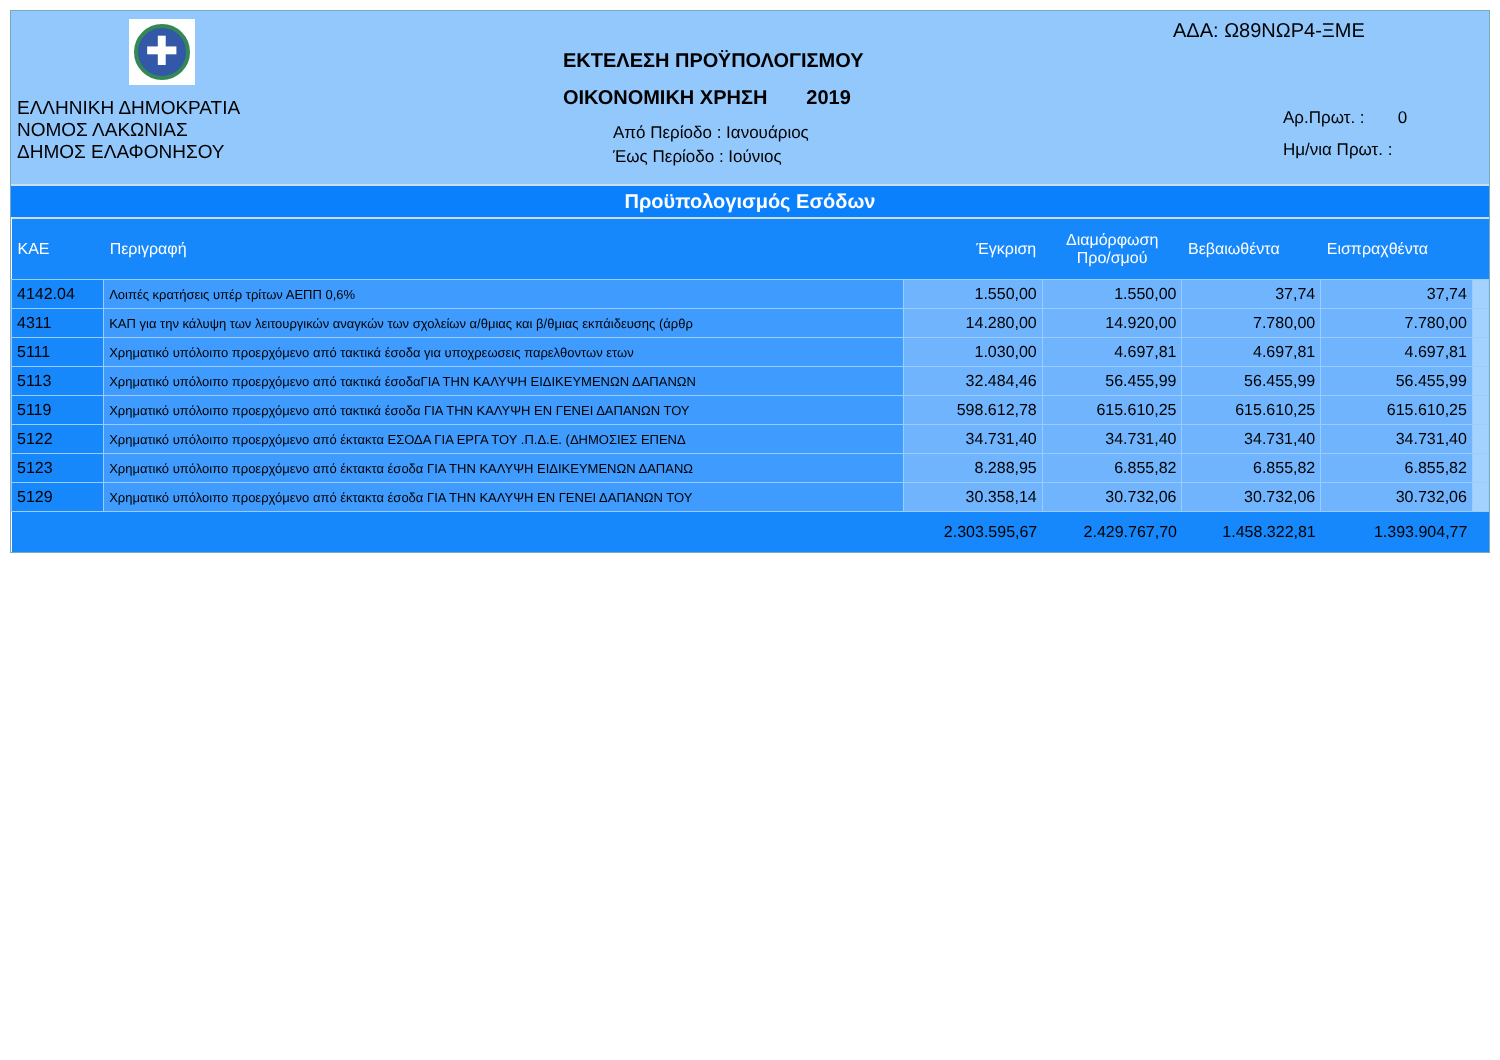✚
ΕΛΛΗΝΙΚΗ ΔΗΜΟΚΡΑΤΙΑ
ΝΟΜΟΣ ΛΑΚΩΝΙΑΣ
ΔΗΜΟΣ ΕΛΑΦΟΝΗΣΟΥ
ΕΚΤΕΛΕΣΗ ΠΡΟΫΠΟΛΟΓΙΣΜΟΥ
ΟΙΚΟΝΟΜΙΚΗ ΧΡΗΣΗ 2019
Από Περίοδο : Ιανουάριος
Έως Περίοδο : Ιούνιος
ΑΔΑ: Ω89ΝΩΡ4-ΞΜΕ
Αρ.Πρωτ. : 0
Ημ/νια Πρωτ. :
Προϋπολογισμός Εσόδων
| ΚΑΕ | Περιγραφή | Έγκριση | Διαμόρφωση Προ/σμού | Βεβαιωθέντα | Εισπραχθέντα | |
| --- | --- | --- | --- | --- | --- | --- |
| 4142.04 | Λοιπές κρατήσεις υπέρ τρίτων ΑΕΠΠ 0,6% | 1.550,00 | 1.550,00 | 37,74 | 37,74 | |
| 4311 | ΚΑΠ για την κάλυψη των λειτουργικών αναγκών των σχολείων α/θμιας και β/θμιας εκπάιδευσης (άρθρ | 14.280,00 | 14.920,00 | 7.780,00 | 7.780,00 | |
| 5111 | Χρηματικό υπόλοιπο προερχόμενο από τακτικά έσοδα για υποχρεωσεις παρελθοντων ετων | 1.030,00 | 4.697,81 | 4.697,81 | 4.697,81 | |
| 5113 | Χρηματικό υπόλοιπο προερχόμενο από τακτικά έσοδαΓΙΑ ΤΗΝ ΚΑΛΥΨΗ ΕΙΔΙΚΕΥΜΕΝΩΝ ΔΑΠΑΝΩΝ | 32.484,46 | 56.455,99 | 56.455,99 | 56.455,99 | |
| 5119 | Χρηματικό υπόλοιπο προερχόμενο από τακτικά έσοδα ΓΙΑ ΤΗΝ ΚΑΛΥΨΗ ΕΝ ΓΕΝΕΙ ΔΑΠΑΝΩΝ ΤΟΥ | 598.612,78 | 615.610,25 | 615.610,25 | 615.610,25 | |
| 5122 | Χρηματικό υπόλοιπο προερχόμενο από έκτακτα ΕΣΟΔΑ ΓΙΑ ΕΡΓΑ ΤΟΥ .Π.Δ.Ε. (ΔΗΜΟΣΙΕΣ ΕΠΕΝΔ | 34.731,40 | 34.731,40 | 34.731,40 | 34.731,40 | |
| 5123 | Χρηματικό υπόλοιπο προερχόμενο από έκτακτα έσοδα ΓΙΑ ΤΗΝ ΚΑΛΥΨΗ ΕΙΔΙΚΕΥΜΕΝΩΝ ΔΑΠΑΝΩ | 8.288,95 | 6.855,82 | 6.855,82 | 6.855,82 | |
| 5129 | Χρηματικό υπόλοιπο προερχόμενο από έκτακτα έσοδα ΓΙΑ ΤΗΝ ΚΑΛΥΨΗ ΕΝ ΓΕΝΕΙ ΔΑΠΑΝΩΝ ΤΟΥ | 30.358,14 | 30.732,06 | 30.732,06 | 30.732,06 | |
| | | 2.303.595,67 | 2.429.767,70 | 1.458.322,81 | 1.393.904,77 | |